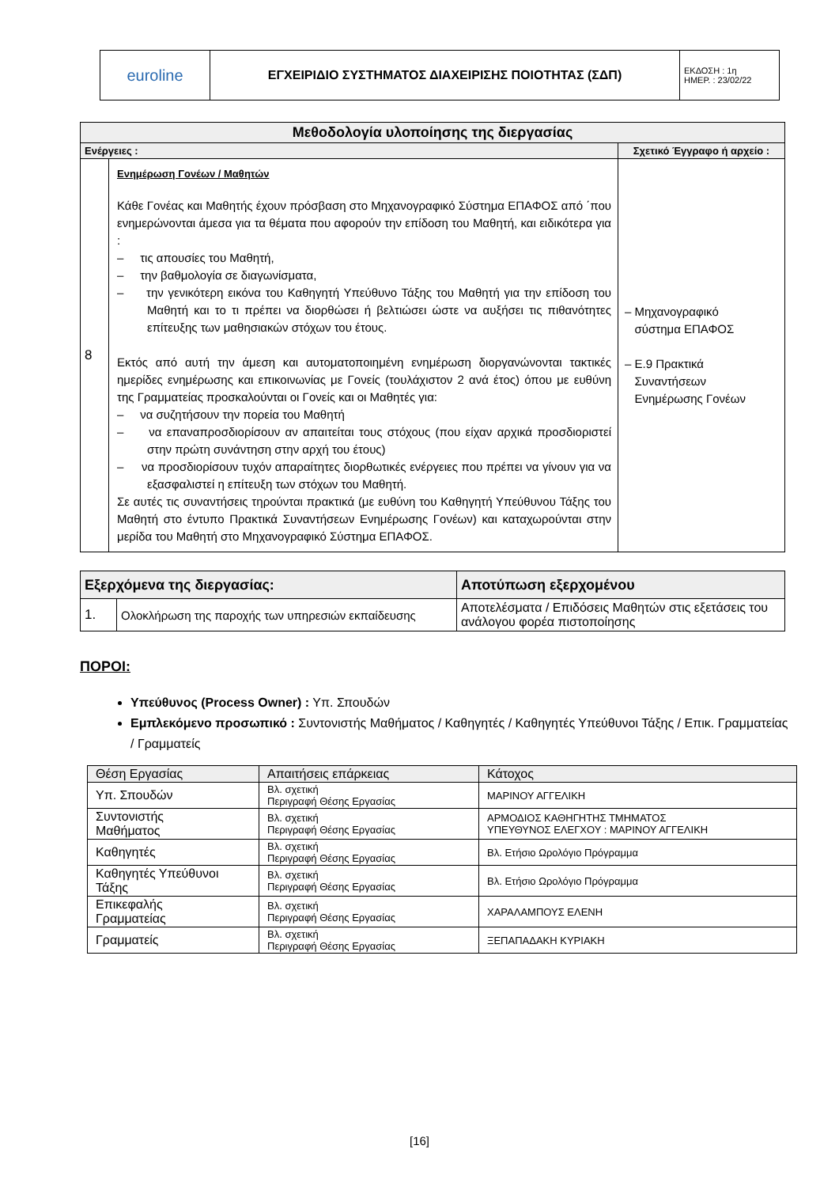| euroline | ΕΓΧΕΙΡΙΔΙΟ ΣΥΣΤΗΜΑΤΟΣ ΔΙΑΧΕΙΡΙΣΗΣ ΠΟΙΟΤΗΤΑΣ (ΣΔΠ) | ΕΚΔΟΣΗ : 1η ΗΜΕΡ. : 23/02/22 |
| Μεθοδολογία υλοποίησης της διεργασίας | | |
| --- | --- | --- |
| Ενέργειες : | | Σχετικό Έγγραφο ή αρχείο : |
| 8 | Ενημέρωση Γονέων / Μαθητών Κάθε Γονέας και Μαθητής έχουν πρόσβαση στο Μηχανογραφικό Σύστημα ΕΠΑΦΟΣ από ΄που ενημερώνονται άμεσα για τα θέματα που αφορούν την επίδοση του Μαθητή, και ειδικότερα για : – τις απουσίες του Μαθητή, – την βαθμολογία σε διαγωνίσματα, – την γενικότερη εικόνα του Καθηγητή Υπεύθυνο Τάξης του Μαθητή για την επίδοση του Μαθητή και το τι πρέπει να διορθώσει ή βελτιώσει ώστε να αυξήσει τις πιθανότητες επίτευξης των μαθησιακών στόχων του έτους. Εκτός από αυτή την άμεση και αυτοματοποιημένη ενημέρωση διοργανώνονται τακτικές ημερίδες ενημέρωσης και επικοινωνίας με Γονείς (τουλάχιστον 2 ανά έτος) όπου με ευθύνη της Γραμματείας προσκαλούνται οι Γονείς και οι Μαθητές για: – να συζητήσουν την πορεία του Μαθητή – να επαναπροσδιορίσουν αν απαιτείται τους στόχους (που είχαν αρχικά προσδιοριστεί στην πρώτη συνάντηση στην αρχή του έτους) – να προσδιορίσουν τυχόν απαραίτητες διορθωτικές ενέργειες που πρέπει να γίνουν για να εξασφαλιστεί η επίτευξη των στόχων του Μαθητή. Σε αυτές τις συναντήσεις τηρούνται πρακτικά (με ευθύνη του Καθηγητή Υπεύθυνου Τάξης του Μαθητή στο έντυπο Πρακτικά Συναντήσεων Ενημέρωσης Γονέων) και καταχωρούνται στην μερίδα του Μαθητή στο Μηχανογραφικό Σύστημα ΕΠΑΦΟΣ. | – Μηχανογραφικό σύστημα ΕΠΑΦΟΣ – Ε.9 Πρακτικά Συναντήσεων Ενημέρωσης Γονέων |
| Εξερχόμενα της διεργασίας: | | Αποτύπωση εξερχομένου |
| --- | --- | --- |
| 1. | Ολοκλήρωση της παροχής των υπηρεσιών εκπαίδευσης | Αποτελέσματα / Επιδόσεις Μαθητών στις εξετάσεις του ανάλογου φορέα πιστοποίησης |
ΠΟΡΟΙ:
Υπεύθυνος (Process Owner) : Υπ. Σπουδών
Εμπλεκόμενο προσωπικό : Συντονιστής Μαθήματος / Καθηγητές / Καθηγητές Υπεύθυνοι Τάξης / Επικ. Γραμματείας / Γραμματείς
| Θέση Εργασίας | Απαιτήσεις επάρκειας | Κάτοχος |
| Υπ. Σπουδών | Βλ. σχετική Περιγραφή Θέσης Εργασίας | ΜΑΡΙΝΟΥ ΑΓΓΕΛΙΚΗ |
| Συντονιστής Μαθήματος | Βλ. σχετική Περιγραφή Θέσης Εργασίας | ΑΡΜΟΔΙΟΣ ΚΑΘΗΓΗΤΗΣ ΤΜΗΜΑΤΟΣ ΥΠΕΥΘΥΝΟΣ ΕΛΕΓΧΟΥ : ΜΑΡΙΝΟΥ ΑΓΓΕΛΙΚΗ |
| Καθηγητές | Βλ. σχετική Περιγραφή Θέσης Εργασίας | Βλ. Ετήσιο Ωρολόγιο Πρόγραμμα |
| Καθηγητές Υπεύθυνοι Τάξης | Βλ. σχετική Περιγραφή Θέσης Εργασίας | Βλ. Ετήσιο Ωρολόγιο Πρόγραμμα |
| Επικεφαλής Γραμματείας | Βλ. σχετική Περιγραφή Θέσης Εργασίας | ΧΑΡΑΛΑΜΠΟΥΣ ΕΛΕΝΗ |
| Γραμματείς | Βλ. σχετική Περιγραφή Θέσης Εργασίας | ΞΕΠΑΠΑΔΑΚΗ ΚΥΡΙΑΚΗ |
[16]